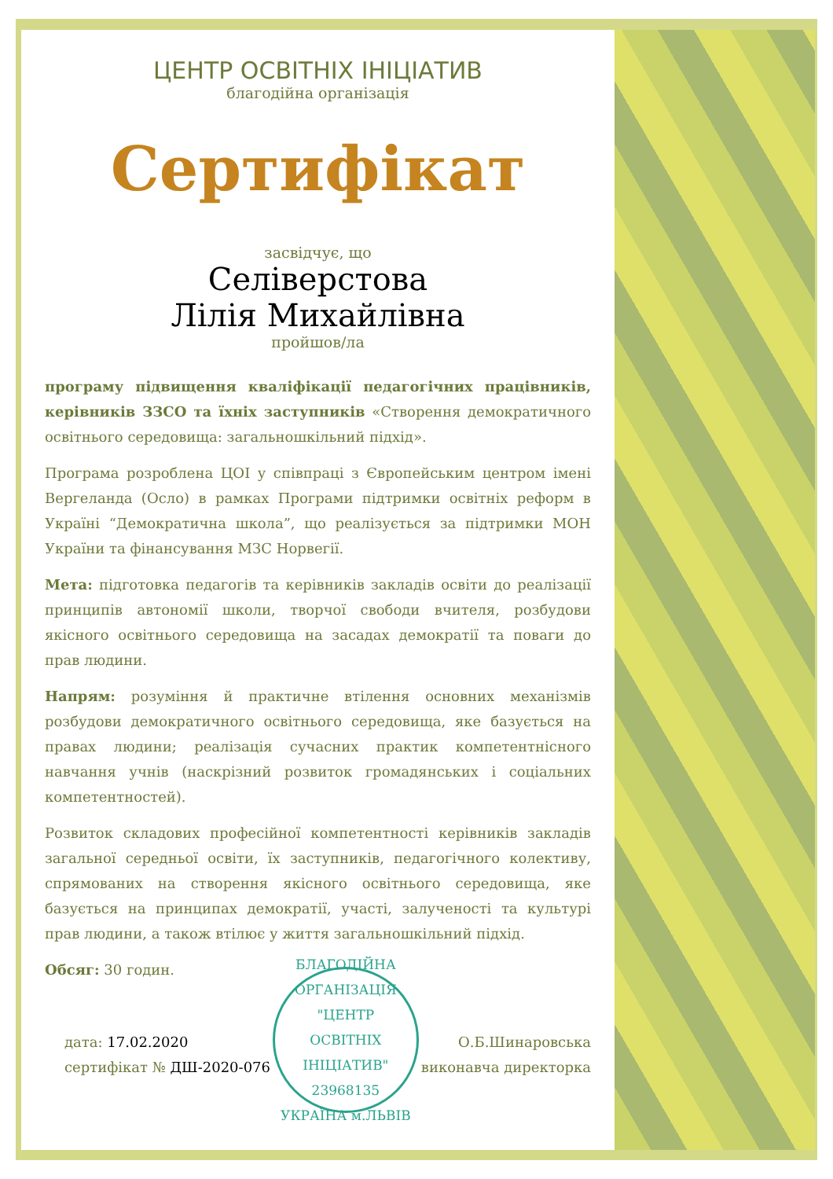ЦЕНТР ОСВІТНІХ ІНІЦІАТИВ
благодійна організація
Сертифікат
засвідчує, що
Селіверстова
Лілія Михайлівна
пройшов/ла
програму підвищення кваліфікації педагогічних працівників, керівників ЗЗСО та їхніх заступників «Створення демократичного освітнього середовища: загальношкільний підхід».
Програма розроблена ЦОІ у співпраці з Європейським центром імені Вергеланда (Осло) в рамках Програми підтримки освітніх реформ в Україні “Демократична школа”, що реалізується за підтримки МОН України та фінансування МЗС Норвегії.
Мета: підготовка педагогів та керівників закладів освіти до реалізації принципів автономії школи, творчої свободи вчителя, розбудови якісного освітнього середовища на засадах демократії та поваги до прав людини.
Напрям: розуміння й практичне втілення основних механізмів розбудови демократичного освітнього середовища, яке базується на правах людини; реалізація сучасних практик компетентнісного навчання учнів (наскрізний розвиток громадянських і соціальних компетентностей).
Розвиток складових професійної компетентності керівників закладів загальної середньої освіти, їх заступників, педагогічного колективу, спрямованих на створення якісного освітнього середовища, яке базується на принципах демократії, участі, залученості та культурі прав людини, а також втілює у життя загальношкільний підхід.
Обсяг: 30 годин.
дата: 17.02.2020
сертифікат № ДШ-2020-076
БЛАГОДІЙНА ОРГАНІЗАЦІЯ
"ЦЕНТР
ОСВІТНІХ
ІНІЦІАТИВ"
23968135
УКРАЇНА м.ЛЬВІВ
О.Б.Шинаровська
виконавча директорка